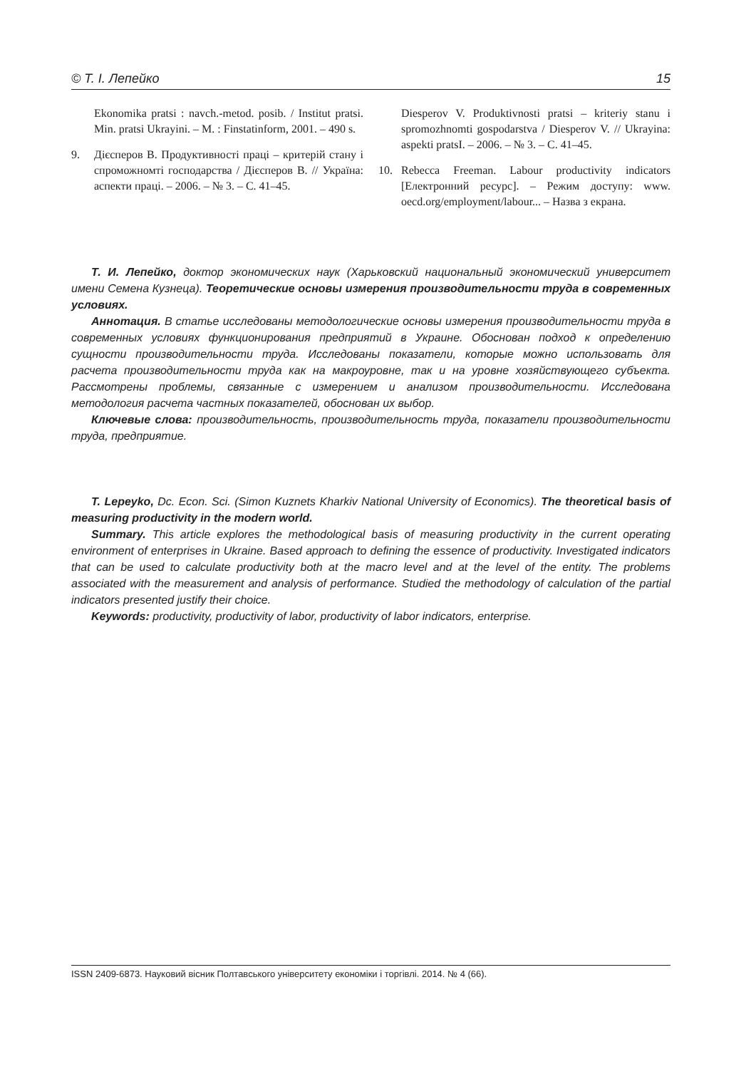© Т. І. Лепейко 15
Ekonomika pratsi : navch.-metod. posib. / Institut pratsi. Min. pratsi Ukrayini. – M. : Finstatinform, 2001. – 490 s.
9. Дієсперов В. Продуктивності праці – критерій стану і спроможномті господарства / Дієсперов В. // Україна: аспекти праці. – 2006. – № 3. – С. 41–45.
Diesperov V. Produktivnosti pratsi – kriteriy stanu i spromozhnomti gospodarstva / Diesperov V. // Ukrayina: aspekti pratsI. – 2006. – № 3. – С. 41–45.
10. Rebecca Freeman. Labour productivity indicators [Електронний ресурс]. – Режим доступу: www. oecd.org/employment/labour... – Назва з екрана.
Т. И. Лепейко, доктор экономических наук (Харьковский национальный экономический университет имени Семена Кузнеца). Теоретические основы измерения производительности труда в современных условиях.
Аннотация. В статье исследованы методологические основы измерения производительности труда в современных условиях функционирования предприятий в Украине. Обоснован подход к определению сущности производительности труда. Исследованы показатели, которые можно использовать для расчета производительности труда как на макроуровне, так и на уровне хозяйствующего субъекта. Рассмотрены проблемы, связанные с измерением и анализом производительности. Исследована методология расчета частных показателей, обоснован их выбор.
Ключевые слова: производительность, производительность труда, показатели производительности труда, предприятие.
T. Lepeyko, Dc. Econ. Sci. (Simon Kuznets Kharkiv National University of Economics). The theoretical basis of measuring productivity in the modern world.
Summary. This article explores the methodological basis of measuring productivity in the current operating environment of enterprises in Ukraine. Based approach to defining the essence of productivity. Investigated indicators that can be used to calculate productivity both at the macro level and at the level of the entity. The problems associated with the measurement and analysis of performance. Studied the methodology of calculation of the partial indicators presented justify their choice.
Keywords: productivity, productivity of labor, productivity of labor indicators, enterprise.
ISSN 2409-6873. Науковий вісник Полтавського університету економіки і торгівлі. 2014. № 4 (66).